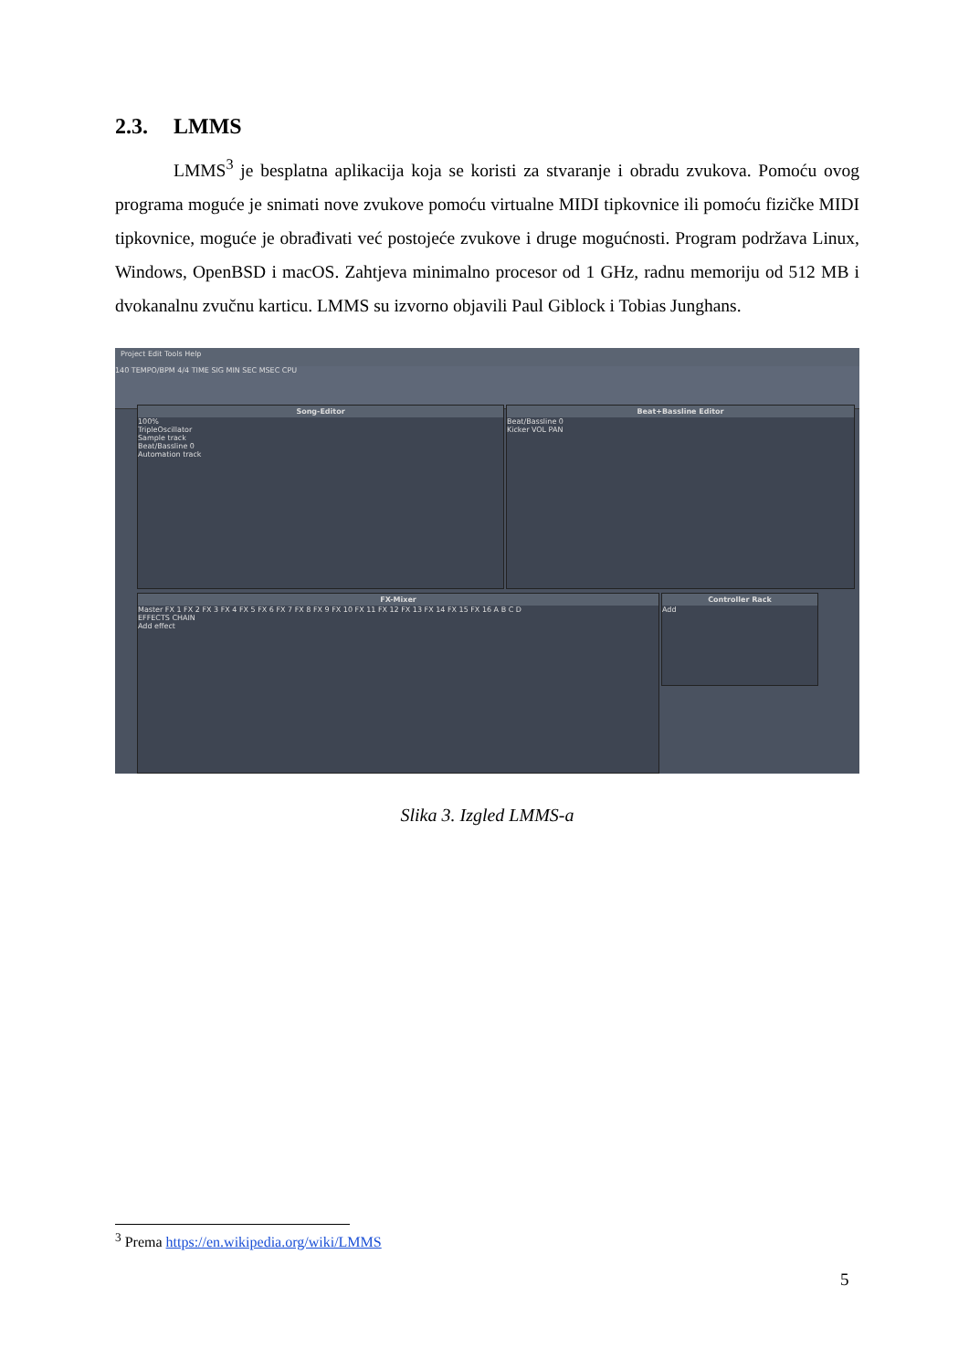2.3. LMMS
LMMS<sup>3</sup> je besplatna aplikacija koja se koristi za stvaranje i obradu zvukova. Pomoću ovog programa moguće je snimati nove zvukove pomoću virtualne MIDI tipkovnice ili pomoću fizičke MIDI tipkovnice, moguće je obrađivati već postojeće zvukove i druge mogućnosti. Program podržava Linux, Windows, OpenBSD i macOS. Zahtjeva minimalno procesor od 1 GHz, radnu memoriju od 512 MB i dvokanalnu zvučnu karticu. LMMS su izvorno objavili Paul Giblock i Tobias Junghans.
Project Edit Tools Help
140 TEMPO/BPM 4/4 TIME SIG MIN SEC MSEC CPU
Song-Editor
100%
TripleOscillator
Sample track
Beat/Bassline 0
Automation track
Beat+Bassline Editor
Beat/Bassline 0
Kicker VOL PAN
FX-Mixer
Master FX 1 FX 2 FX 3 FX 4 FX 5 FX 6 FX 7 FX 8 FX 9 FX 10 FX 11 FX 12 FX 13 FX 14 FX 15 FX 16 A B C D
EFFECTS CHAIN
Add effect
Controller Rack
Add
Slika 3. Izgled LMMS-a
<sup>3</sup> Prema https://en.wikipedia.org/wiki/LMMS
5